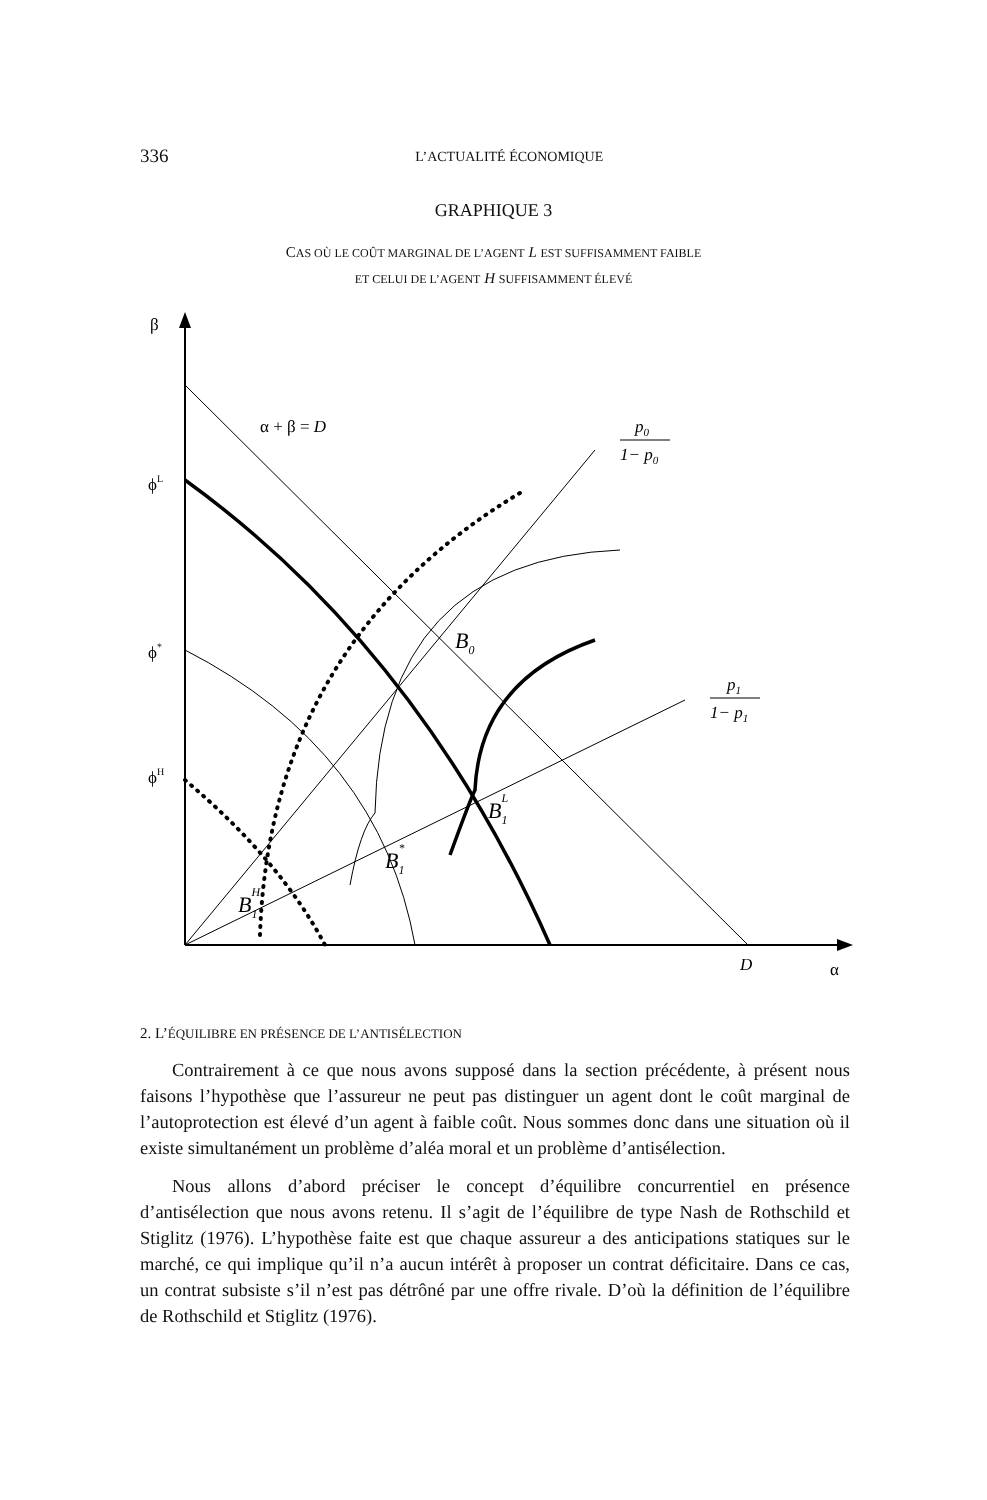336 L’ACTUALITÉ ÉCONOMIQUE
GRAPHIQUE 3
CAS OÙ LE COÛT MARGINAL DE L’AGENT L EST SUFFISAMMENT FAIBLE
ET CELUI DE L’AGENT H SUFFISAMMENT ÉLEVÉ
β
α
D
ϕL
ϕ*
ϕH
α + β = D
p0
1− p0
p1
1− p1
B0
B1L
B1*
B1H
2. L’ÉQUILIBRE EN PRÉSENCE DE L’ANTISÉLECTION
Contrairement à ce que nous avons supposé dans la section précédente, à présent nous faisons l’hypothèse que l’assureur ne peut pas distinguer un agent dont le coût marginal de l’autoprotection est élevé d’un agent à faible coût. Nous sommes donc dans une situation où il existe simultanément un problème d’aléa moral et un problème d’antisélection.
Nous allons d’abord préciser le concept d’équilibre concurrentiel en présence d’antisélection que nous avons retenu. Il s’agit de l’équilibre de type Nash de Rothschild et Stiglitz (1976). L’hypothèse faite est que chaque assureur a des anticipations statiques sur le marché, ce qui implique qu’il n’a aucun intérêt à proposer un contrat déficitaire. Dans ce cas, un contrat subsiste s’il n’est pas détrôné par une offre rivale. D’où la définition de l’équilibre de Rothschild et Stiglitz (1976).